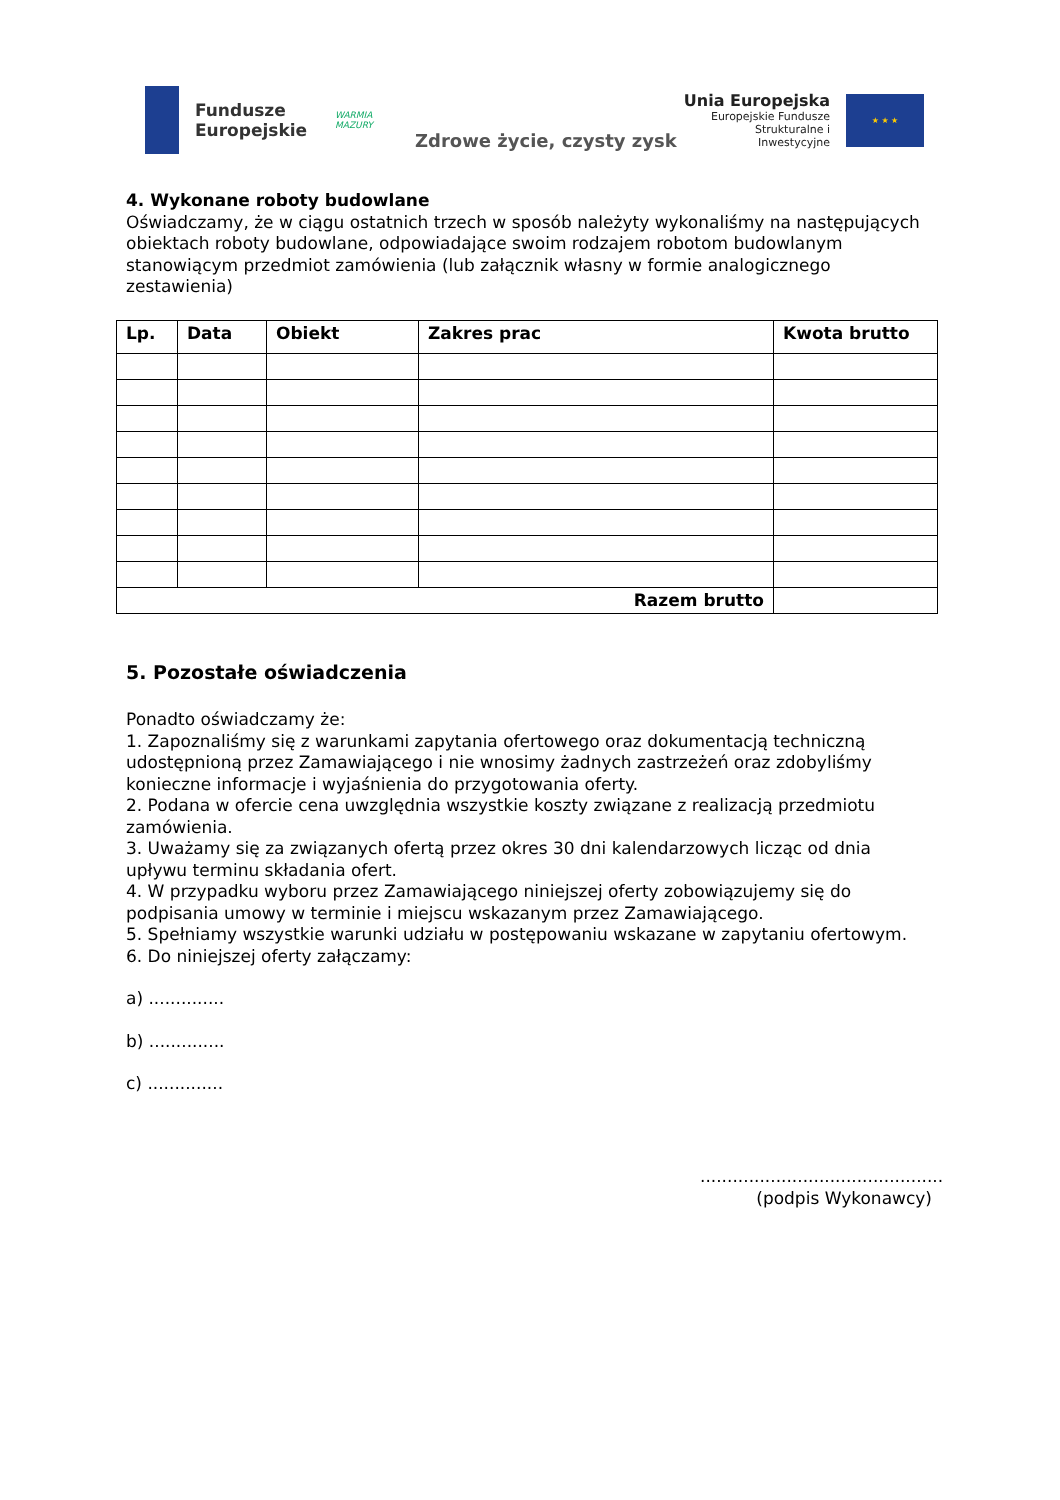Fundusze
Europejskie
WARMIA
MAZURY
Zdrowe życie, czysty zysk
Unia Europejska
Europejskie Fundusze
Strukturalne i Inwestycyjne
★ ★ ★
4. Wykonane roboty budowlane
Oświadczamy, że w ciągu ostatnich trzech w sposób należyty wykonaliśmy na następujących obiektach roboty budowlane, odpowiadające swoim rodzajem robotom budowlanym stanowiącym przedmiot zamówienia (lub załącznik własny w formie analogicznego zestawienia)
| Lp. | Data | Obiekt | Zakres prac | Kwota brutto |
| --- | --- | --- | --- | --- |
| Razem brutto | | | | |
5. Pozostałe oświadczenia
Ponadto oświadczamy że:
1. Zapoznaliśmy się z warunkami zapytania ofertowego oraz dokumentacją techniczną udostępnioną przez Zamawiającego i nie wnosimy żadnych zastrzeżeń oraz zdobyliśmy konieczne informacje i wyjaśnienia do przygotowania oferty.
2. Podana w ofercie cena uwzględnia wszystkie koszty związane z realizacją przedmiotu zamówienia.
3. Uważamy się za związanych ofertą przez okres 30 dni kalendarzowych licząc od dnia upływu terminu składania ofert.
4. W przypadku wyboru przez Zamawiającego niniejszej oferty zobowiązujemy się do podpisania umowy w terminie i miejscu wskazanym przez Zamawiającego.
5. Spełniamy wszystkie warunki udziału w postępowaniu wskazane w zapytaniu ofertowym.
6. Do niniejszej oferty załączamy:
a) ..............
b) ..............
c) ..............
.............................................
(podpis Wykonawcy)